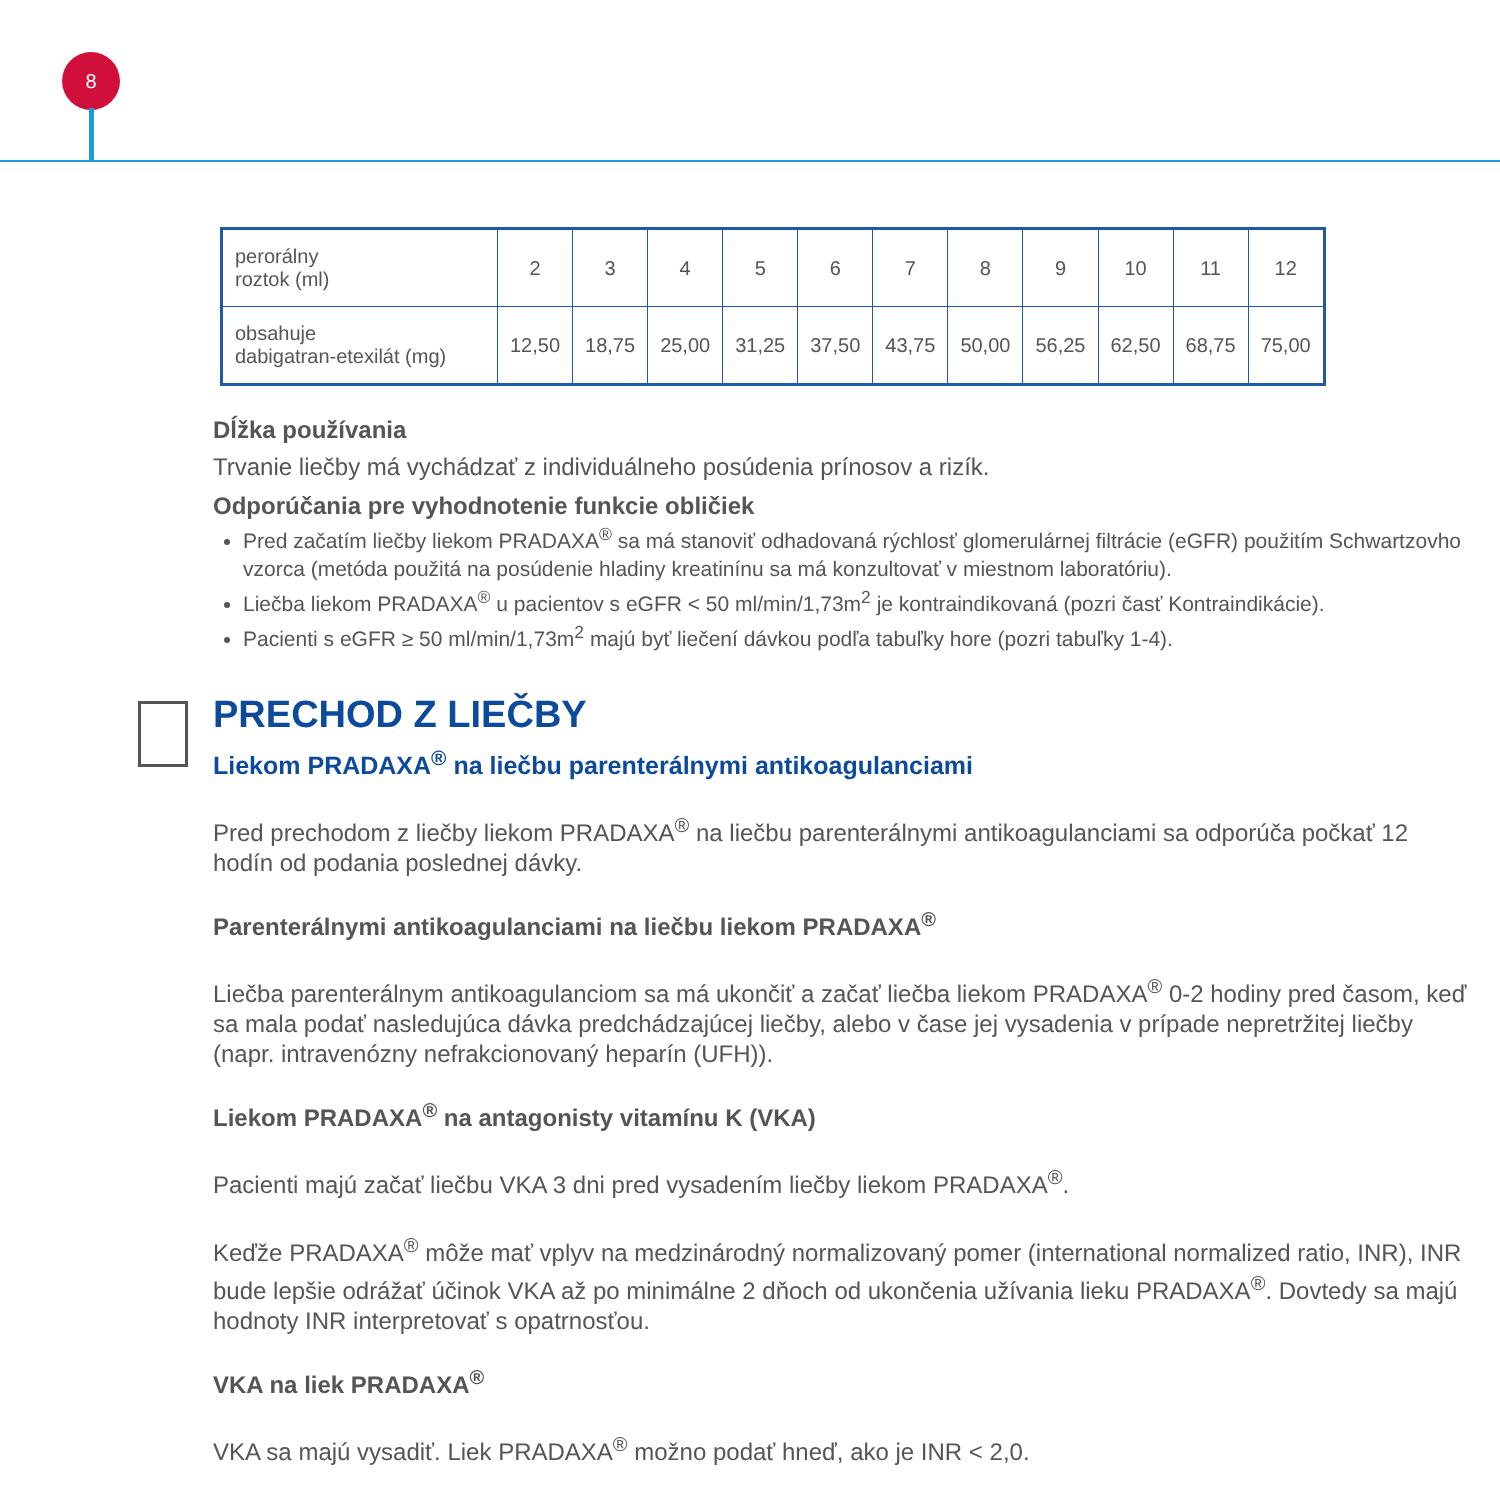8
| perorálny roztok (ml) | 2 | 3 | 4 | 5 | 6 | 7 | 8 | 9 | 10 | 11 | 12 |
| obsahuje dabigatran-etexilát (mg) | 12,50 | 18,75 | 25,00 | 31,25 | 37,50 | 43,75 | 50,00 | 56,25 | 62,50 | 68,75 | 75,00 |
Dĺžka používania
Trvanie liečby má vychádzať z individuálneho posúdenia prínosov a rizík.
Odporúčania pre vyhodnotenie funkcie obličiek
Pred začatím liečby liekom PRADAXA<sup>®</sup> sa má stanoviť odhadovaná rýchlosť glomerulárnej filtrácie (eGFR) použitím Schwartzovho vzorca (metóda použitá na posúdenie hladiny kreatinínu sa má konzultovať v miestnom laboratóriu).
Liečba liekom PRADAXA<sup>®</sup> u pacientov s eGFR < 50 ml/min/1,73m<sup>2</sup> je kontraindikovaná (pozri časť Kontraindikácie).
Pacienti s eGFR ≥ 50 ml/min/1,73m<sup>2</sup> majú byť liečení dávkou podľa tabuľky hore (pozri tabuľky 1-4).
PRECHOD Z LIEČBY
Liekom PRADAXA<sup>®</sup> na liečbu parenterálnymi antikoagulanciami
Pred prechodom z liečby liekom PRADAXA<sup>®</sup> na liečbu parenterálnymi antikoagulanciami sa odporúča počkať 12 hodín od podania poslednej dávky.
Parenterálnymi antikoagulanciami na liečbu liekom PRADAXA<sup>®</sup>
Liečba parenterálnym antikoagulanciom sa má ukončiť a začať liečba liekom PRADAXA<sup>®</sup> 0-2 hodiny pred časom, keď sa mala podať nasledujúca dávka predchádzajúcej liečby, alebo v čase jej vysa­denia v prípade nepretržitej liečby (napr. intravenózny nefrakcionovaný heparín (UFH)).
Liekom PRADAXA<sup>®</sup> na antagonisty vitamínu K (VKA)
Pacienti majú začať liečbu VKA 3 dni pred vysadením liečby liekom PRADAXA<sup>®</sup>.
Keďže PRADAXA<sup>®</sup> môže mať vplyv na medzinárodný normalizovaný pomer (international normalized ratio, INR), INR bude lepšie odrážať účinok VKA až po minimálne 2 dňoch od ukončenia užívania lieku PRADAXA<sup>®</sup>. Dovtedy sa majú hodnoty INR interpretovať s opatrnosťou.
VKA na liek PRADAXA<sup>®</sup>
VKA sa majú vysadiť. Liek PRADAXA<sup>®</sup> možno podať hneď, ako je INR < 2,0.